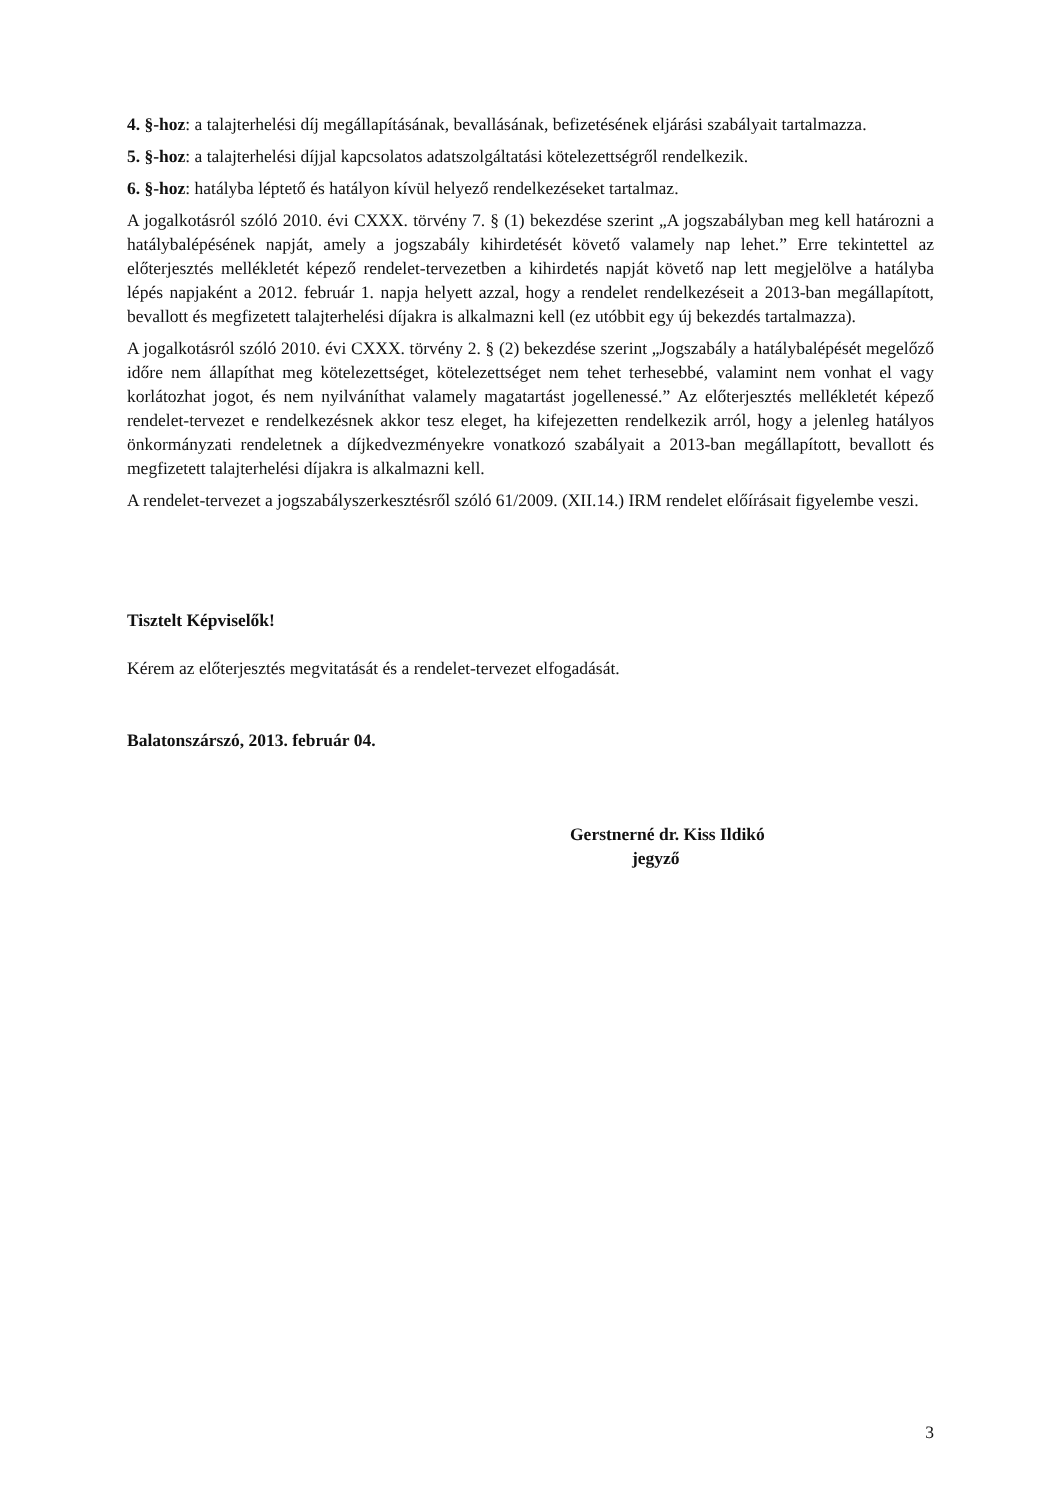4. §-hoz: a talajterhelési díj megállapításának, bevallásának, befizetésének eljárási szabályait tartalmazza.
5. §-hoz: a talajterhelési díjjal kapcsolatos adatszolgáltatási kötelezettségről rendelkezik.
6. §-hoz: hatályba léptető és hatályon kívül helyező rendelkezéseket tartalmaz.
A jogalkotásról szóló 2010. évi CXXX. törvény 7. § (1) bekezdése szerint „A jogszabályban meg kell határozni a hatálybalépésének napját, amely a jogszabály kihirdetését követő valamely nap lehet.” Erre tekintettel az előterjesztés mellékletét képező rendelet-tervezetben a kihirdetés napját követő nap lett megjelölve a hatályba lépés napjaként a 2012. február 1. napja helyett azzal, hogy a rendelet rendelkezéseit a 2013-ban megállapított, bevallott és megfizetett talajterhelési díjakra is alkalmazni kell (ez utóbbit egy új bekezdés tartalmazza).
A jogalkotásról szóló 2010. évi CXXX. törvény 2. § (2) bekezdése szerint „Jogszabály a hatálybalépését megelőző időre nem állapíthat meg kötelezettséget, kötelezettséget nem tehet terhesebbé, valamint nem vonhat el vagy korlátozhat jogot, és nem nyilváníthat valamely magatartást jogellenessé.” Az előterjesztés mellékletét képező rendelet-tervezet e rendelkezésnek akkor tesz eleget, ha kifejezetten rendelkezik arról, hogy a jelenleg hatályos önkormányzati rendeletnek a díjkedvezményekre vonatkozó szabályait a 2013-ban megállapított, bevallott és megfizetett talajterhelési díjakra is alkalmazni kell.
A rendelet-tervezet a jogszabályszerkesztésről szóló 61/2009. (XII.14.) IRM rendelet előírásait figyelembe veszi.
Tisztelt Képviselők!
Kérem az előterjesztés megvitatását és a rendelet-tervezet elfogadását.
Balatonszárszó, 2013. február 04.
Gerstnerné dr. Kiss Ildikó
jegyző
3